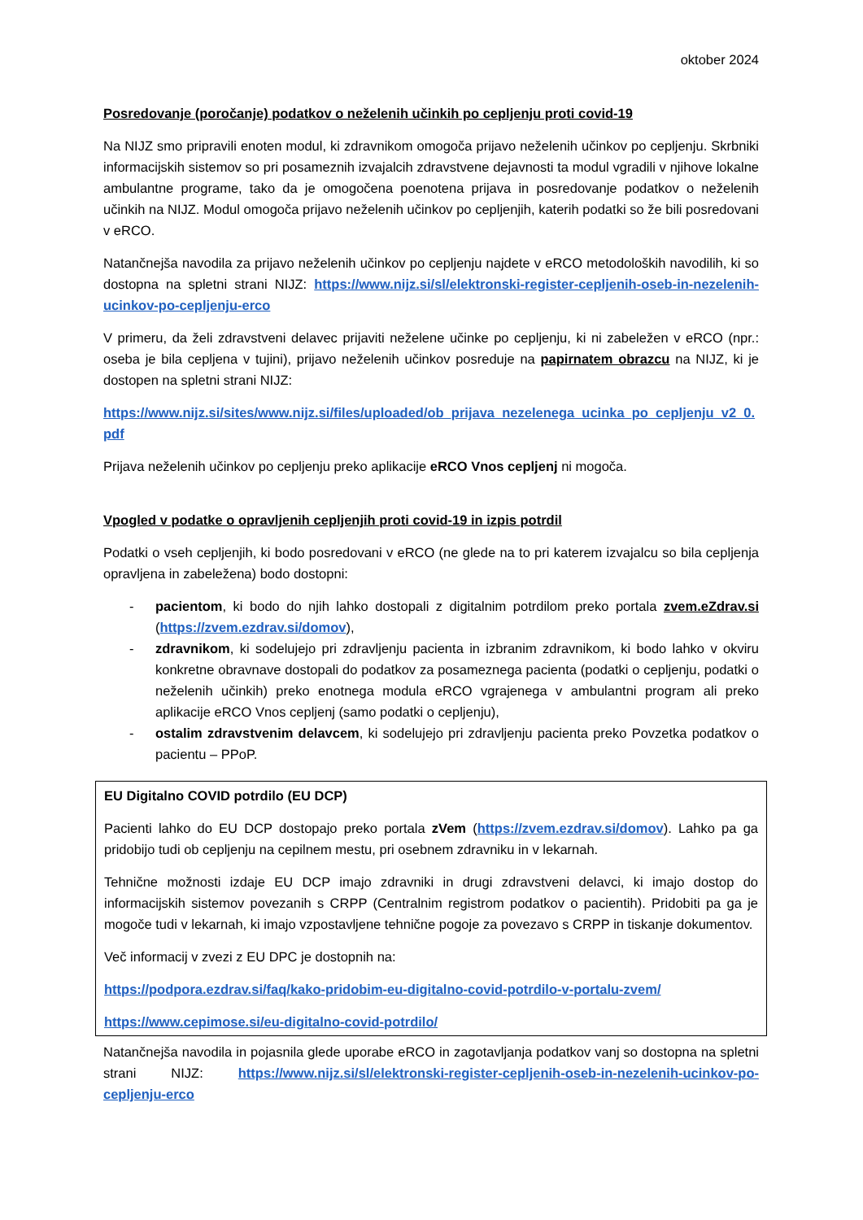oktober 2024
Posredovanje (poročanje) podatkov o neželenih učinkih po cepljenju proti covid-19
Na NIJZ smo pripravili enoten modul, ki zdravnikom omogoča prijavo neželenih učinkov po cepljenju. Skrbniki informacijskih sistemov so pri posameznih izvajalcih zdravstvene dejavnosti ta modul vgradili v njihove lokalne ambulantne programe, tako da je omogočena poenotena prijava in posredovanje podatkov o neželenih učinkih na NIJZ. Modul omogoča prijavo neželenih učinkov po cepljenjih, katerih podatki so že bili posredovani v eRCO.
Natančnejša navodila za prijavo neželenih učinkov po cepljenju najdete v eRCO metodoloških navodilih, ki so dostopna na spletni strani NIJZ: https://www.nijz.si/sl/elektronski-register-cepljenih-oseb-in-nezelenih-ucinkov-po-cepljenju-erco
V primeru, da želi zdravstveni delavec prijaviti neželene učinke po cepljenju, ki ni zabeležen v eRCO (npr.: oseba je bila cepljena v tujini), prijavo neželenih učinkov posreduje na papirnatem obrazcu na NIJZ, ki je dostopen na spletni strani NIJZ:
https://www.nijz.si/sites/www.nijz.si/files/uploaded/ob_prijava_nezelenega_ucinka_po_cepljenju_v2_0.pdf
Prijava neželenih učinkov po cepljenju preko aplikacije eRCO Vnos cepljenj ni mogoča.
Vpogled v podatke o opravljenih cepljenjih proti covid-19 in izpis potrdil
Podatki o vseh cepljenjih, ki bodo posredovani v eRCO (ne glede na to pri katerem izvajalcu so bila cepljenja opravljena in zabeležena) bodo dostopni:
- pacientom, ki bodo do njih lahko dostopali z digitalnim potrdilom preko portala zvem.eZdrav.si (https://zvem.ezdrav.si/domov),
- zdravnikom, ki sodelujejo pri zdravljenju pacienta in izbranim zdravnikom, ki bodo lahko v okviru konkretne obravnave dostopali do podatkov za posameznega pacienta (podatki o cepljenju, podatki o neželenih učinkih) preko enotnega modula eRCO vgrajenega v ambulantni program ali preko aplikacije eRCO Vnos cepljenj (samo podatki o cepljenju),
- ostalim zdravstvenim delavcem, ki sodelujejo pri zdravljenju pacienta preko Povzetka podatkov o pacientu – PPoP.
EU Digitalno COVID potrdilo (EU DCP)
Pacienti lahko do EU DCP dostopajo preko portala zVem (https://zvem.ezdrav.si/domov). Lahko pa ga pridobijo tudi ob cepljenju na cepilnem mestu, pri osebnem zdravniku in v lekarnah.
Tehnične možnosti izdaje EU DCP imajo zdravniki in drugi zdravstveni delavci, ki imajo dostop do informacijskih sistemov povezanih s CRPP (Centralnim registrom podatkov o pacientih). Pridobiti pa ga je mogoče tudi v lekarnah, ki imajo vzpostavljene tehnične pogoje za povezavo s CRPP in tiskanje dokumentov.
Več informacij v zvezi z EU DPC je dostopnih na:
https://podpora.ezdrav.si/faq/kako-pridobim-eu-digitalno-covid-potrdilo-v-portalu-zvem/
https://www.cepimose.si/eu-digitalno-covid-potrdilo/
Natančnejša navodila in pojasnila glede uporabe eRCO in zagotavljanja podatkov vanj so dostopna na spletni strani NIJZ: https://www.nijz.si/sl/elektronski-register-cepljenih-oseb-in-nezelenih-ucinkov-po-cepljenju-erco